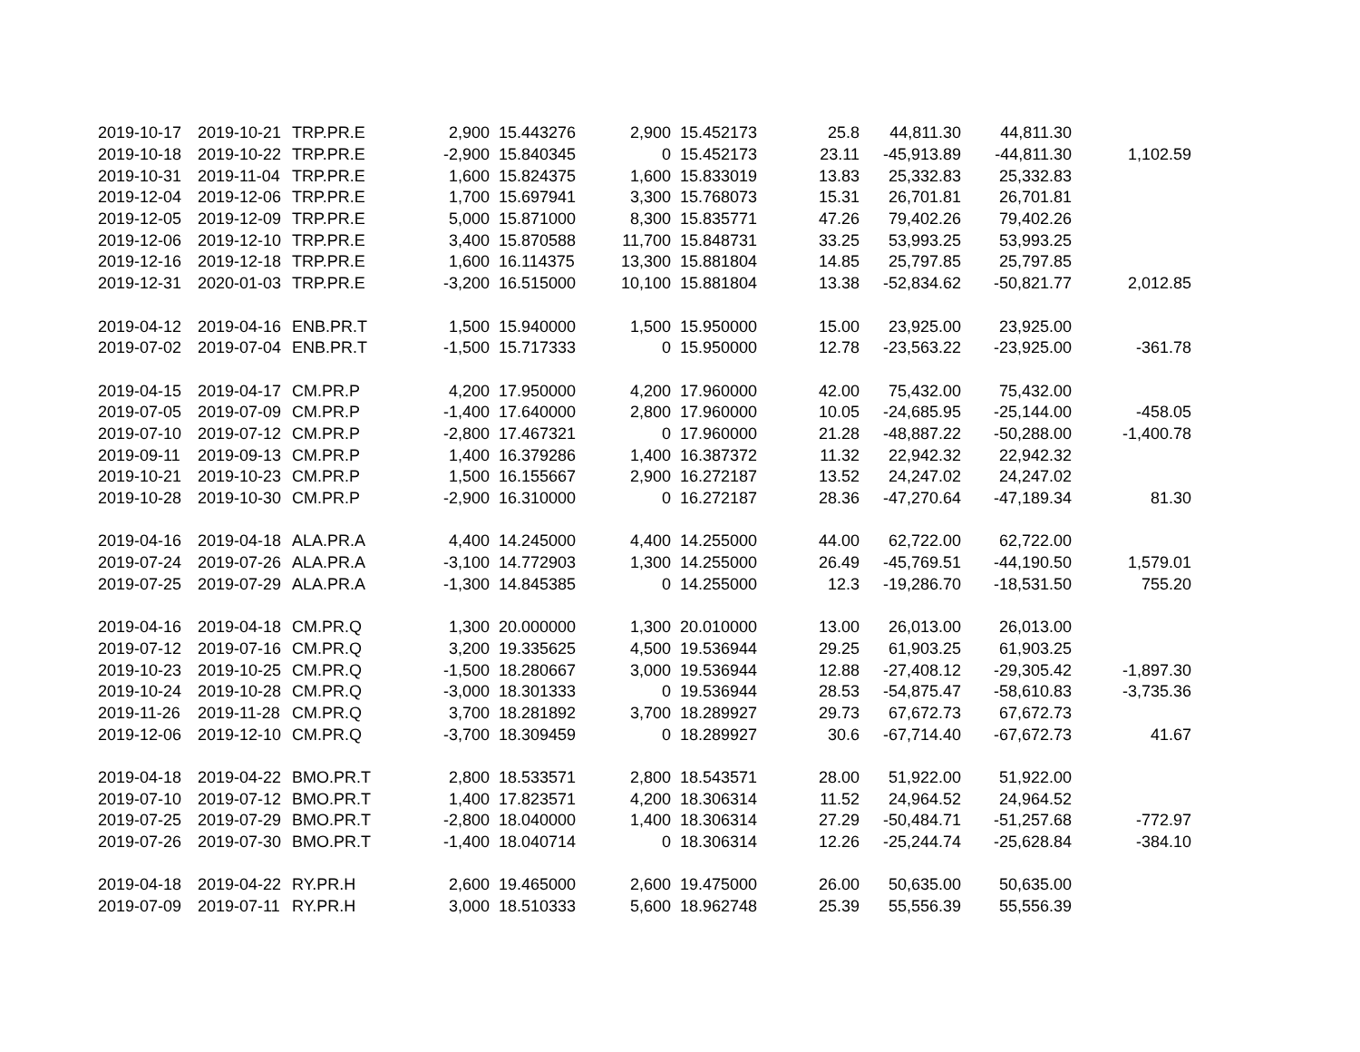| 2019-10-17 | 2019-10-21 | TRP.PR.E | 2,900 | 15.443276 | 2,900 | 15.452173 | 25.8 | 44,811.30 | 44,811.30 | |
| 2019-10-18 | 2019-10-22 | TRP.PR.E | -2,900 | 15.840345 | 0 | 15.452173 | 23.11 | -45,913.89 | -44,811.30 | 1,102.59 |
| 2019-10-31 | 2019-11-04 | TRP.PR.E | 1,600 | 15.824375 | 1,600 | 15.833019 | 13.83 | 25,332.83 | 25,332.83 | |
| 2019-12-04 | 2019-12-06 | TRP.PR.E | 1,700 | 15.697941 | 3,300 | 15.768073 | 15.31 | 26,701.81 | 26,701.81 | |
| 2019-12-05 | 2019-12-09 | TRP.PR.E | 5,000 | 15.871000 | 8,300 | 15.835771 | 47.26 | 79,402.26 | 79,402.26 | |
| 2019-12-06 | 2019-12-10 | TRP.PR.E | 3,400 | 15.870588 | 11,700 | 15.848731 | 33.25 | 53,993.25 | 53,993.25 | |
| 2019-12-16 | 2019-12-18 | TRP.PR.E | 1,600 | 16.114375 | 13,300 | 15.881804 | 14.85 | 25,797.85 | 25,797.85 | |
| 2019-12-31 | 2020-01-03 | TRP.PR.E | -3,200 | 16.515000 | 10,100 | 15.881804 | 13.38 | -52,834.62 | -50,821.77 | 2,012.85 |
| 2019-04-12 | 2019-04-16 | ENB.PR.T | 1,500 | 15.940000 | 1,500 | 15.950000 | 15.00 | 23,925.00 | 23,925.00 | |
| 2019-07-02 | 2019-07-04 | ENB.PR.T | -1,500 | 15.717333 | 0 | 15.950000 | 12.78 | -23,563.22 | -23,925.00 | -361.78 |
| 2019-04-15 | 2019-04-17 | CM.PR.P | 4,200 | 17.950000 | 4,200 | 17.960000 | 42.00 | 75,432.00 | 75,432.00 | |
| 2019-07-05 | 2019-07-09 | CM.PR.P | -1,400 | 17.640000 | 2,800 | 17.960000 | 10.05 | -24,685.95 | -25,144.00 | -458.05 |
| 2019-07-10 | 2019-07-12 | CM.PR.P | -2,800 | 17.467321 | 0 | 17.960000 | 21.28 | -48,887.22 | -50,288.00 | -1,400.78 |
| 2019-09-11 | 2019-09-13 | CM.PR.P | 1,400 | 16.379286 | 1,400 | 16.387372 | 11.32 | 22,942.32 | 22,942.32 | |
| 2019-10-21 | 2019-10-23 | CM.PR.P | 1,500 | 16.155667 | 2,900 | 16.272187 | 13.52 | 24,247.02 | 24,247.02 | |
| 2019-10-28 | 2019-10-30 | CM.PR.P | -2,900 | 16.310000 | 0 | 16.272187 | 28.36 | -47,270.64 | -47,189.34 | 81.30 |
| 2019-04-16 | 2019-04-18 | ALA.PR.A | 4,400 | 14.245000 | 4,400 | 14.255000 | 44.00 | 62,722.00 | 62,722.00 | |
| 2019-07-24 | 2019-07-26 | ALA.PR.A | -3,100 | 14.772903 | 1,300 | 14.255000 | 26.49 | -45,769.51 | -44,190.50 | 1,579.01 |
| 2019-07-25 | 2019-07-29 | ALA.PR.A | -1,300 | 14.845385 | 0 | 14.255000 | 12.3 | -19,286.70 | -18,531.50 | 755.20 |
| 2019-04-16 | 2019-04-18 | CM.PR.Q | 1,300 | 20.000000 | 1,300 | 20.010000 | 13.00 | 26,013.00 | 26,013.00 | |
| 2019-07-12 | 2019-07-16 | CM.PR.Q | 3,200 | 19.335625 | 4,500 | 19.536944 | 29.25 | 61,903.25 | 61,903.25 | |
| 2019-10-23 | 2019-10-25 | CM.PR.Q | -1,500 | 18.280667 | 3,000 | 19.536944 | 12.88 | -27,408.12 | -29,305.42 | -1,897.30 |
| 2019-10-24 | 2019-10-28 | CM.PR.Q | -3,000 | 18.301333 | 0 | 19.536944 | 28.53 | -54,875.47 | -58,610.83 | -3,735.36 |
| 2019-11-26 | 2019-11-28 | CM.PR.Q | 3,700 | 18.281892 | 3,700 | 18.289927 | 29.73 | 67,672.73 | 67,672.73 | |
| 2019-12-06 | 2019-12-10 | CM.PR.Q | -3,700 | 18.309459 | 0 | 18.289927 | 30.6 | -67,714.40 | -67,672.73 | 41.67 |
| 2019-04-18 | 2019-04-22 | BMO.PR.T | 2,800 | 18.533571 | 2,800 | 18.543571 | 28.00 | 51,922.00 | 51,922.00 | |
| 2019-07-10 | 2019-07-12 | BMO.PR.T | 1,400 | 17.823571 | 4,200 | 18.306314 | 11.52 | 24,964.52 | 24,964.52 | |
| 2019-07-25 | 2019-07-29 | BMO.PR.T | -2,800 | 18.040000 | 1,400 | 18.306314 | 27.29 | -50,484.71 | -51,257.68 | -772.97 |
| 2019-07-26 | 2019-07-30 | BMO.PR.T | -1,400 | 18.040714 | 0 | 18.306314 | 12.26 | -25,244.74 | -25,628.84 | -384.10 |
| 2019-04-18 | 2019-04-22 | RY.PR.H | 2,600 | 19.465000 | 2,600 | 19.475000 | 26.00 | 50,635.00 | 50,635.00 | |
| 2019-07-09 | 2019-07-11 | RY.PR.H | 3,000 | 18.510333 | 5,600 | 18.962748 | 25.39 | 55,556.39 | 55,556.39 | |